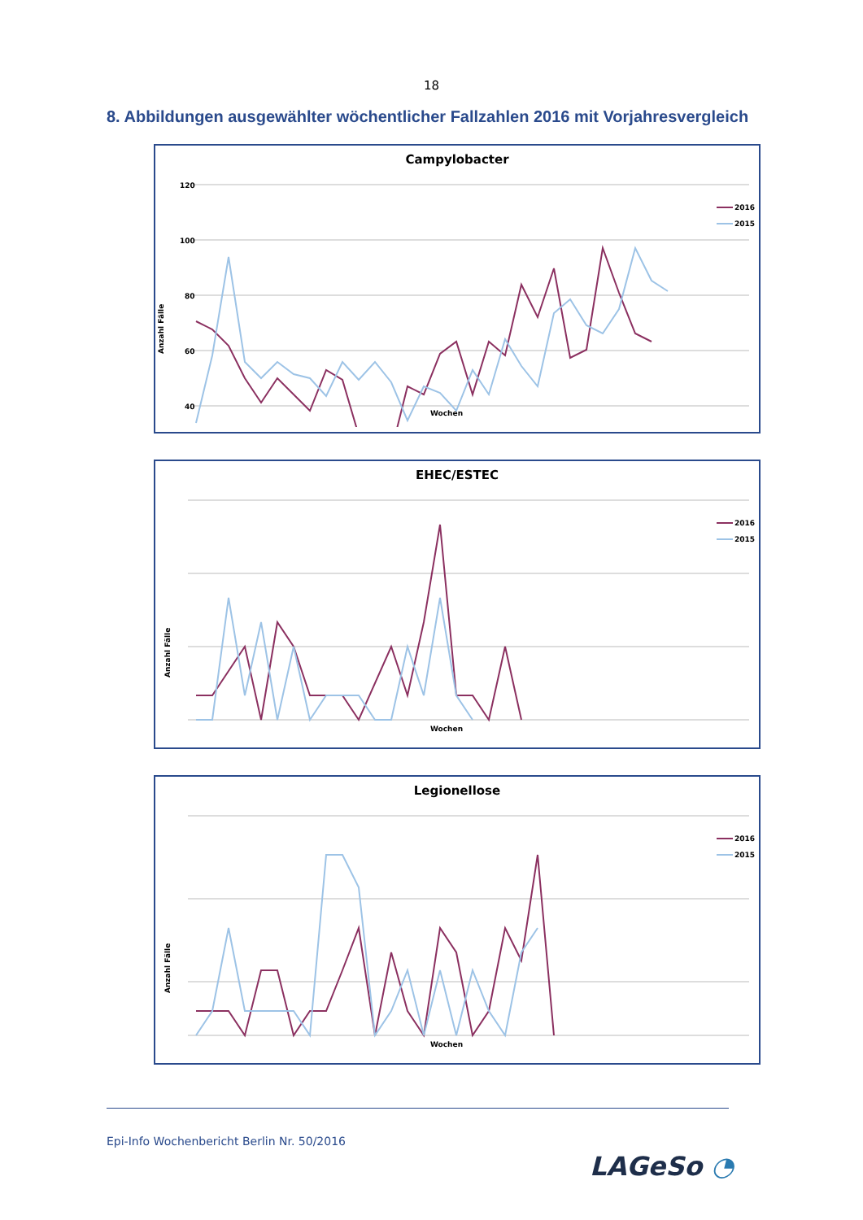18
8. Abbildungen ausgewählter wöchentlicher Fallzahlen 2016 mit Vorjahresvergleich
Campylobacter
120
100
80
60
40
Wochen
Anzahl Fälle
2016
2015
EHEC/ESTEC
Wochen
Anzahl Fälle
2016
2015
Legionellose
Wochen
Anzahl Fälle
2016
2015
Epi-Info Wochenbericht Berlin Nr. 50/2016
LAGeSo ◔